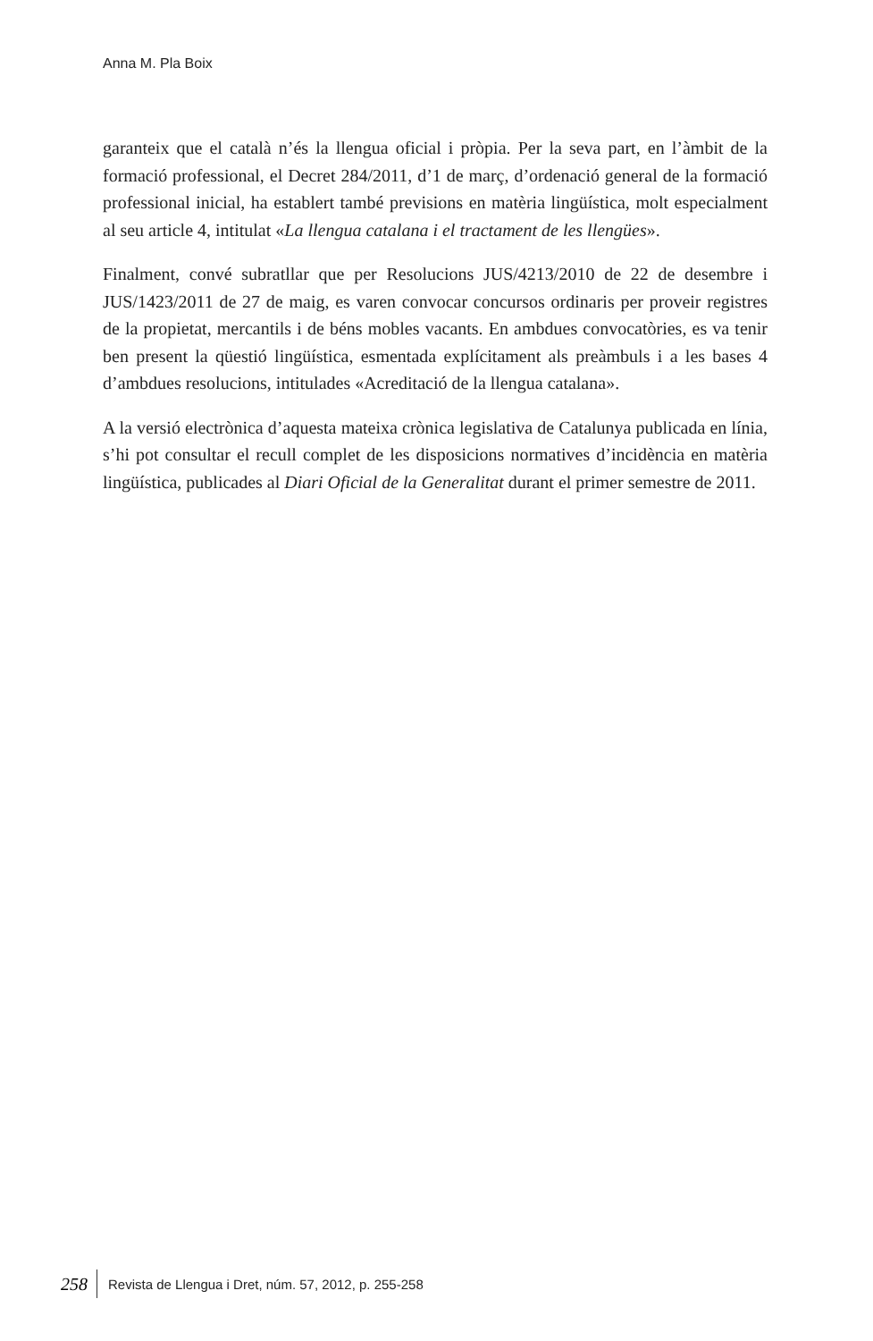Anna M. Pla Boix
garanteix que el català n’és la llengua oficial i pròpia. Per la seva part, en l’àmbit de la formació professional, el Decret 284/2011, d’1 de març, d’ordenació general de la formació professional inicial, ha establert també previsions en matèria lingüística, molt especialment al seu article 4, intitulat «La llengua catalana i el tractament de les llengües».
Finalment, convé subratllar que per Resolucions JUS/4213/2010 de 22 de desembre i JUS/1423/2011 de 27 de maig, es varen convocar concursos ordinaris per proveir registres de la propietat, mercantils i de béns mobles vacants. En ambdues convocatòries, es va tenir ben present la qüestió lingüística, esmentada explícitament als preàmbuls i a les bases 4 d’ambdues resolucions, intitulades «Acreditació de la llengua catalana».
A la versió electrònica d’aquesta mateixa crònica legislativa de Catalunya publicada en línia, s’hi pot consultar el recull complet de les disposicions normatives d’incidència en matèria lingüística, publicades al Diari Oficial de la Generalitat durant el primer semestre de 2011.
258 Revista de Llengua i Dret, núm. 57, 2012, p. 255-258